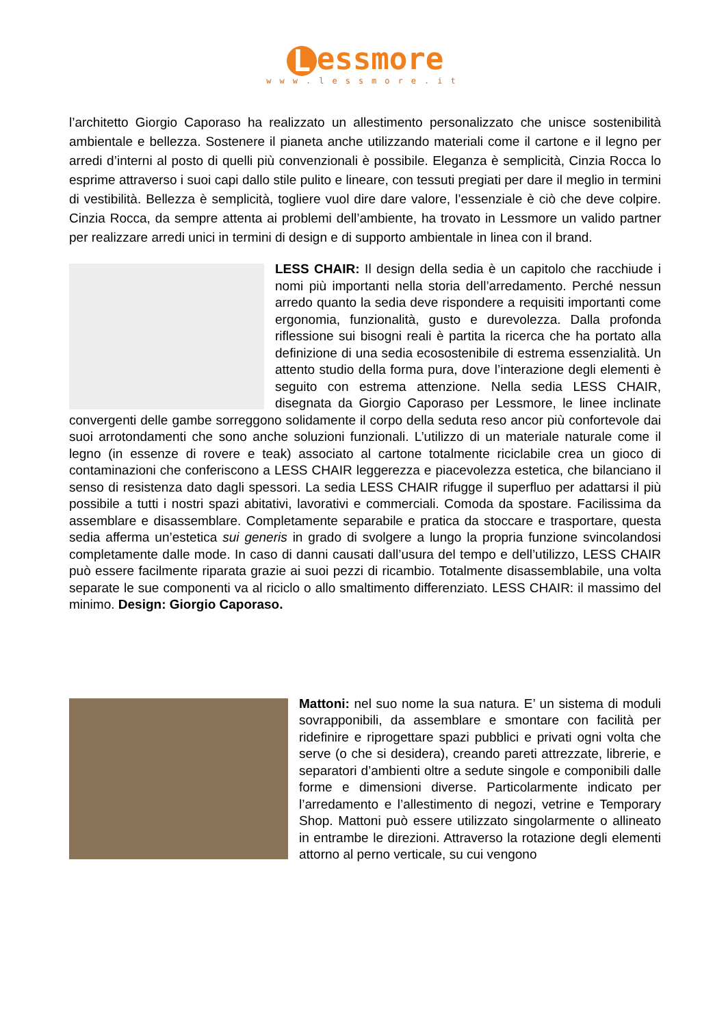Lessmore
www.lessmore.it
l’architetto Giorgio Caporaso ha realizzato un allestimento personalizzato che unisce sostenibilità ambientale e bellezza. Sostenere il pianeta anche utilizzando materiali come il cartone e il legno per arredi d’interni al posto di quelli più convenzionali è possibile. Eleganza è semplicità, Cinzia Rocca lo esprime attraverso i suoi capi dallo stile pulito e lineare, con tessuti pregiati per dare il meglio in termini di vestibilità. Bellezza è semplicità, togliere vuol dire dare valore, l’essenziale è ciò che deve colpire. Cinzia Rocca, da sempre attenta ai problemi dell’ambiente, ha trovato in Lessmore un valido partner per realizzare arredi unici in termini di design e di supporto ambientale in linea con il brand.
LESS CHAIR: Il design della sedia è un capitolo che racchiude i nomi più importanti nella storia dell’arredamento. Perché nessun arredo quanto la sedia deve rispondere a requisiti importanti come ergonomia, funzionalità, gusto e durevolezza. Dalla profonda riflessione sui bisogni reali è partita la ricerca che ha portato alla definizione di una sedia ecosostenibile di estrema essenzialità. Un attento studio della forma pura, dove l’interazione degli elementi è seguito con estrema attenzione. Nella sedia LESS CHAIR, disegnata da Giorgio Caporaso per Lessmore, le linee inclinate convergenti delle gambe sorreggono solidamente il corpo della seduta reso ancor più confortevole dai suoi arrotondamenti che sono anche soluzioni funzionali. L’utilizzo di un materiale naturale come il legno (in essenze di rovere e teak) associato al cartone totalmente riciclabile crea un gioco di contaminazioni che conferiscono a LESS CHAIR leggerezza e piacevolezza estetica, che bilanciano il senso di resistenza dato dagli spessori. La sedia LESS CHAIR rifugge il superfluo per adattarsi il più possibile a tutti i nostri spazi abitativi, lavorativi e commerciali. Comoda da spostare. Facilissima da assemblare e disassemblare. Completamente separabile e pratica da stoccare e trasportare, questa sedia afferma un’estetica sui generis in grado di svolgere a lungo la propria funzione svincolandosi completamente dalle mode. In caso di danni causati dall’usura del tempo e dell’utilizzo, LESS CHAIR può essere facilmente riparata grazie ai suoi pezzi di ricambio. Totalmente disassemblabile, una volta separate le sue componenti va al riciclo o allo smaltimento differenziato. LESS CHAIR: il massimo del minimo. Design: Giorgio Caporaso.
Mattoni: nel suo nome la sua natura. E’ un sistema di moduli sovrapponibili, da assemblare e smontare con facilità per ridefinire e riprogettare spazi pubblici e privati ogni volta che serve (o che si desidera), creando pareti attrezzate, librerie, e separatori d’ambienti oltre a sedute singole e componibili dalle forme e dimensioni diverse. Particolarmente indicato per l’arredamento e l’allestimento di negozi, vetrine e Temporary Shop. Mattoni può essere utilizzato singolarmente o allineato in entrambe le direzioni. Attraverso la rotazione degli elementi attorno al perno verticale, su cui vengono